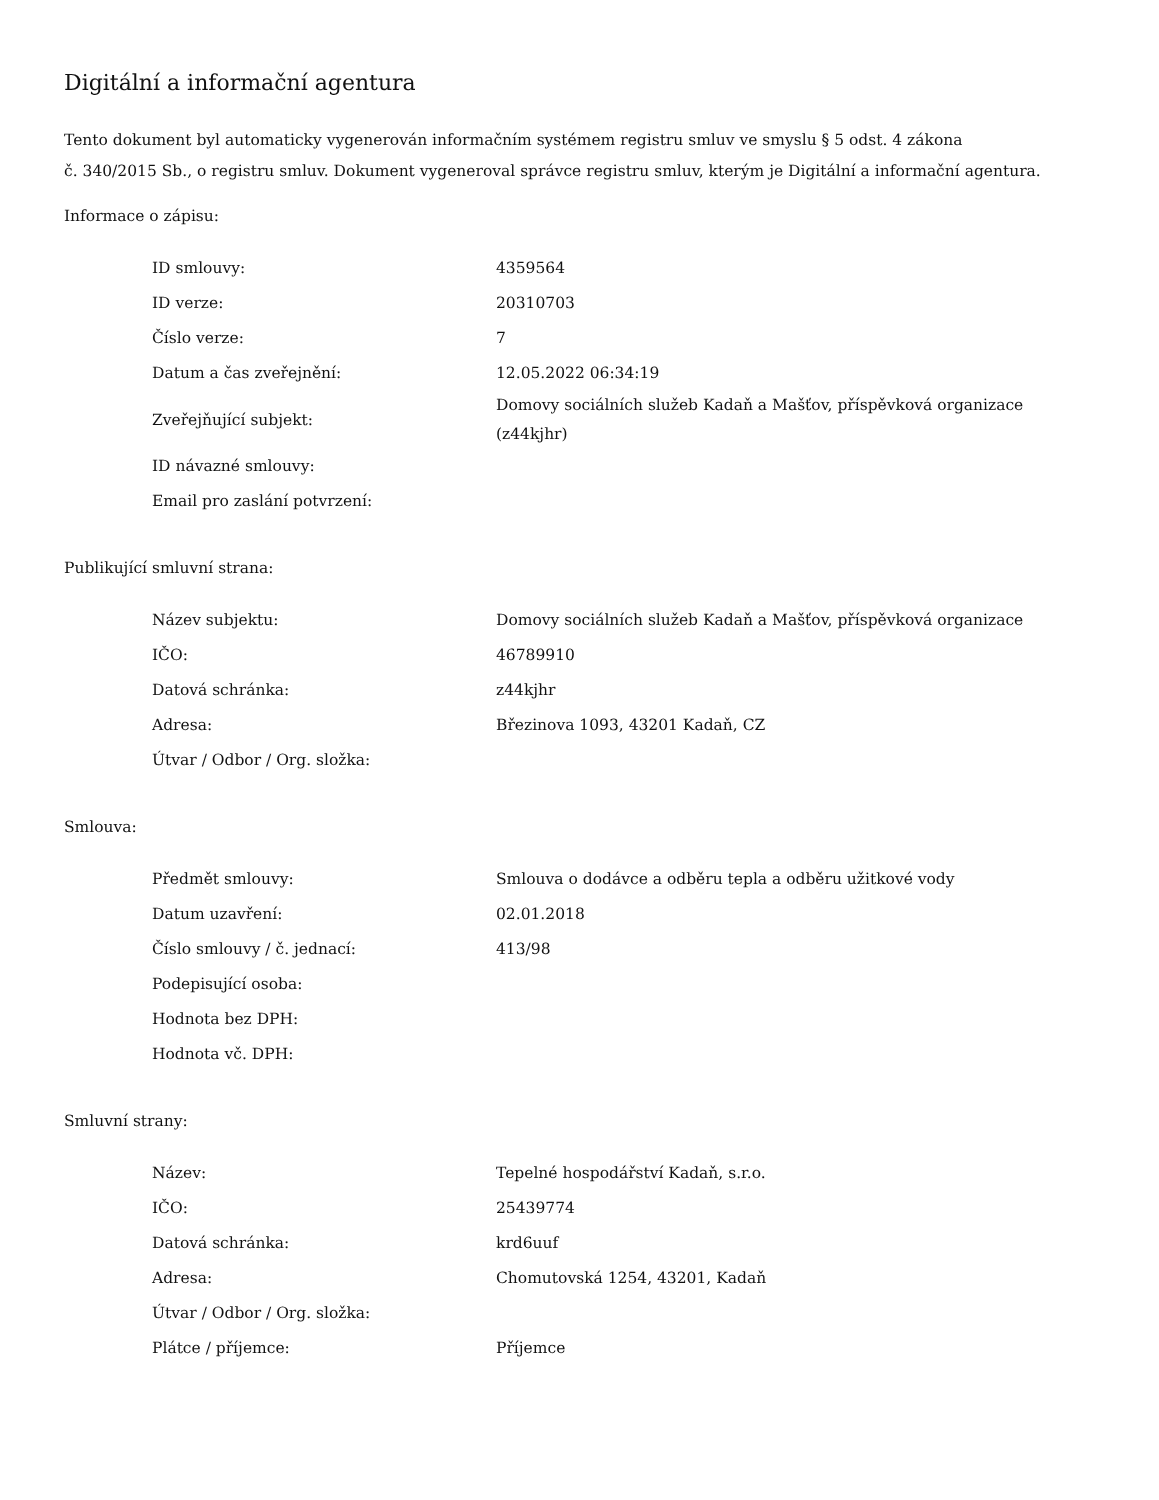Digitální a informační agentura
Tento dokument byl automaticky vygenerován informačním systémem registru smluv ve smyslu § 5 odst. 4 zákona
č. 340/2015 Sb., o registru smluv. Dokument vygeneroval správce registru smluv, kterým je Digitální a informační agentura.
Informace o zápisu:
| ID smlouvy: | 4359564 |
| ID verze: | 20310703 |
| Číslo verze: | 7 |
| Datum a čas zveřejnění: | 12.05.2022 06:34:19 |
| Zveřejňující subjekt: | Domovy sociálních služeb Kadaň a Mašťov, příspěvková organizace (z44kjhr) |
| ID návazné smlouvy: | |
| Email pro zaslání potvrzení: | |
Publikující smluvní strana:
| Název subjektu: | Domovy sociálních služeb Kadaň a Mašťov, příspěvková organizace |
| IČO: | 46789910 |
| Datová schránka: | z44kjhr |
| Adresa: | Březinova 1093, 43201 Kadaň, CZ |
| Útvar / Odbor / Org. složka: | |
Smlouva:
| Předmět smlouvy: | Smlouva o dodávce a odběru tepla a odběru užitkové vody |
| Datum uzavření: | 02.01.2018 |
| Číslo smlouvy / č. jednací: | 413/98 |
| Podepisující osoba: | |
| Hodnota bez DPH: | |
| Hodnota vč. DPH: | |
Smluvní strany:
| Název: | Tepelné hospodářství Kadaň, s.r.o. |
| IČO: | 25439774 |
| Datová schránka: | krd6uuf |
| Adresa: | Chomutovská 1254, 43201, Kadaň |
| Útvar / Odbor / Org. složka: | |
| Plátce / příjemce: | Příjemce |